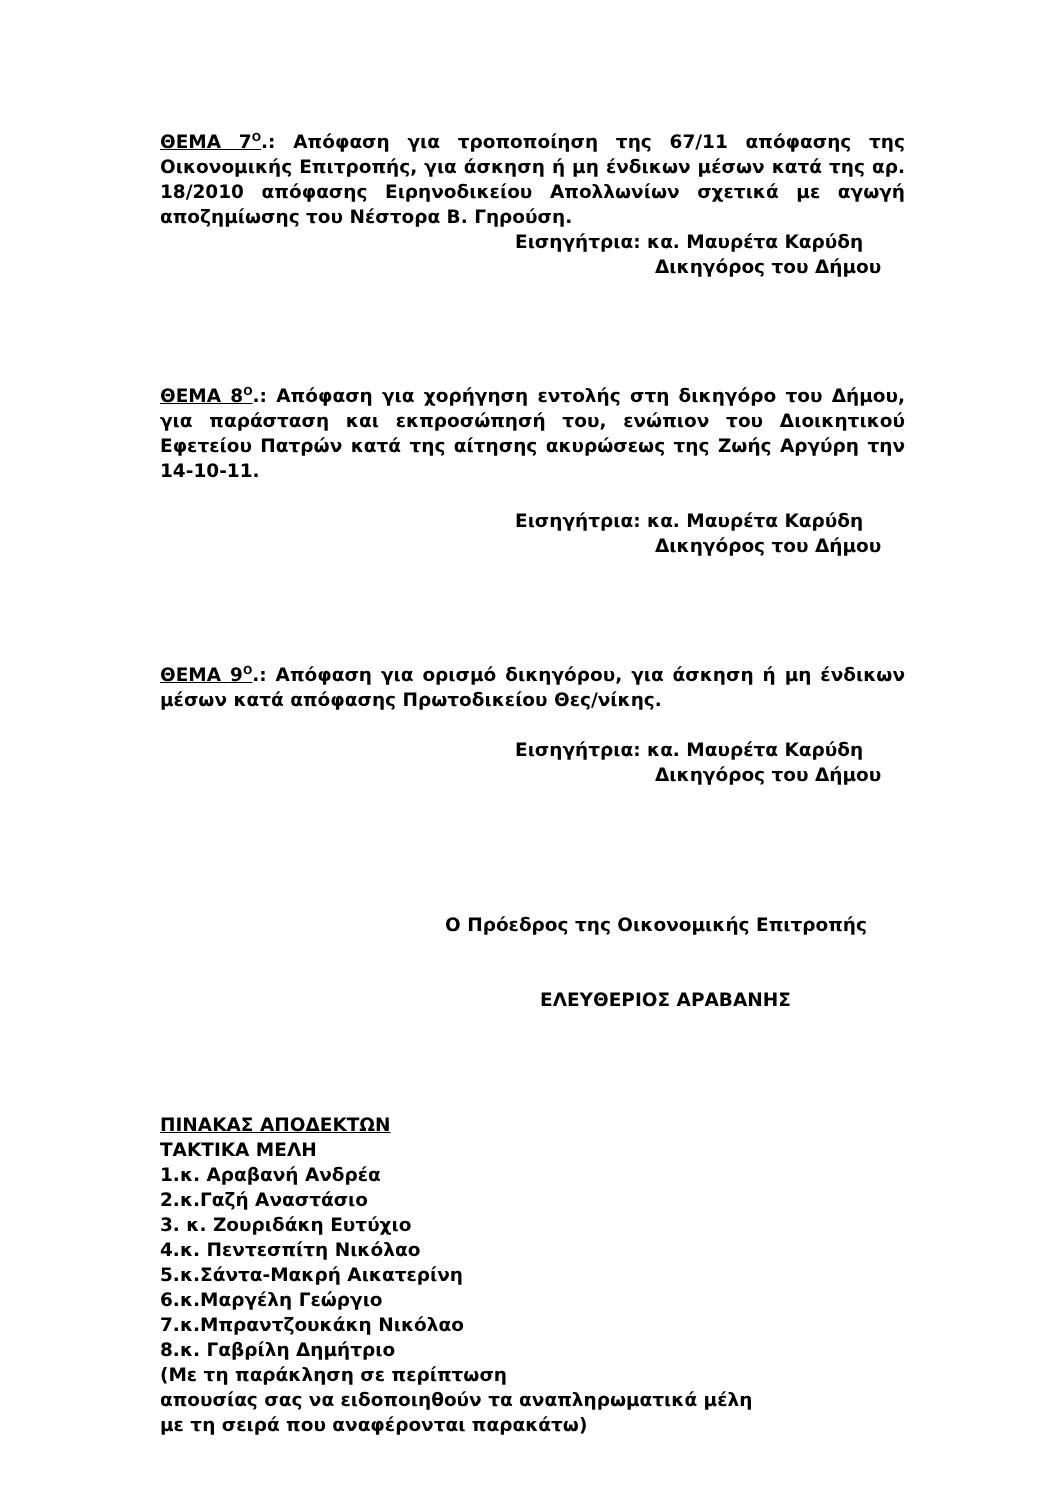ΘΕΜΑ 7<sup>Ο</sup>.: Απόφαση για τροποποίηση της 67/11 απόφασης της Οικονομικής Επιτροπής, για άσκηση ή μη ένδικων μέσων κατά της αρ. 18/2010 απόφασης Ειρηνοδικείου Απολλωνίων σχετικά με αγωγή αποζημίωσης του Νέστορα Β. Γηρούση.
Εισηγήτρια: κα. Μαυρέτα Καρύδη
Δικηγόρος του Δήμου
ΘΕΜΑ 8<sup>Ο</sup>.: Απόφαση για χορήγηση εντολής στη δικηγόρο του Δήμου, για παράσταση και εκπροσώπησή του, ενώπιον του Διοικητικού Εφετείου Πατρών κατά της αίτησης ακυρώσεως της Ζωής Αργύρη την 14-10-11.
Εισηγήτρια: κα. Μαυρέτα Καρύδη
Δικηγόρος του Δήμου
ΘΕΜΑ 9<sup>Ο</sup>.: Απόφαση για ορισμό δικηγόρου, για άσκηση ή μη ένδικων μέσων κατά απόφασης Πρωτοδικείου Θες/νίκης.
Εισηγήτρια: κα. Μαυρέτα Καρύδη
Δικηγόρος του Δήμου
Ο Πρόεδρος της Οικονομικής Επιτροπής
ΕΛΕΥΘΕΡΙΟΣ ΑΡΑΒΑΝΗΣ
ΠΙΝΑΚΑΣ ΑΠΟΔΕΚΤΩΝ
ΤΑΚΤΙΚΑ ΜΕΛΗ
1.κ. Αραβανή Ανδρέα
2.κ.Γαζή Αναστάσιο
3. κ. Ζουριδάκη Ευτύχιο
4.κ. Πεντεσπίτη Νικόλαο
5.κ.Σάντα-Μακρή Αικατερίνη
6.κ.Μαργέλη Γεώργιο
7.κ.Μπραντζουκάκη Νικόλαο
8.κ. Γαβρίλη Δημήτριο
(Με τη παράκληση σε περίπτωση
απουσίας σας να ειδοποιηθούν τα αναπληρωματικά μέλη
με τη σειρά που αναφέρονται παρακάτω)